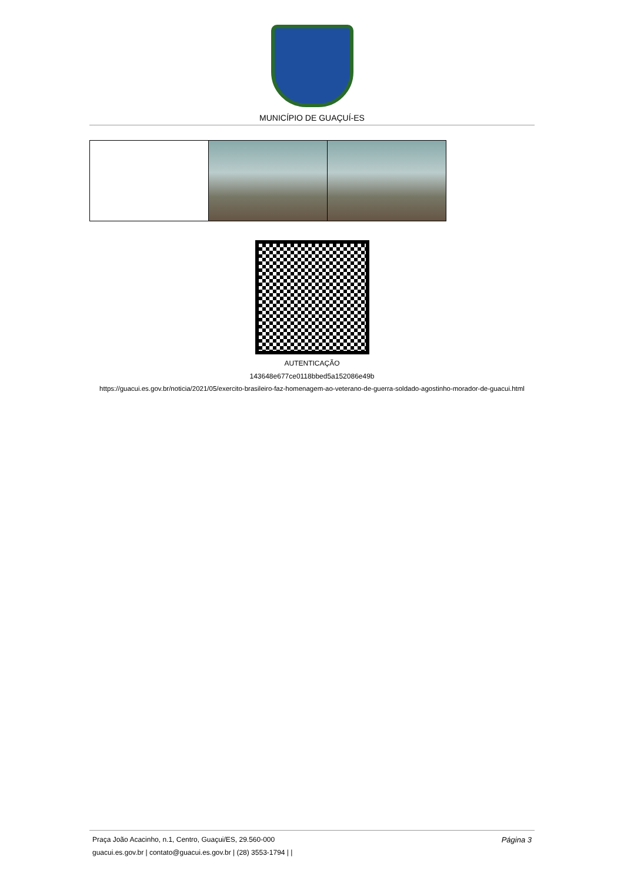MUNICÍPIO DE GUAÇUÍ-ES
AUTENTICAÇÃO
143648e677ce0118bbed5a152086e49b
https://guacui.es.gov.br/noticia/2021/05/exercito-brasileiro-faz-homenagem-ao-veterano-de-guerra-soldado-agostinho-morador-de-guacui.html
Página 3
Praça João Acacinho, n.1, Centro, Guaçui/ES, 29.560-000
guacui.es.gov.br | contato@guacui.es.gov.br | (28) 3553-1794 | |